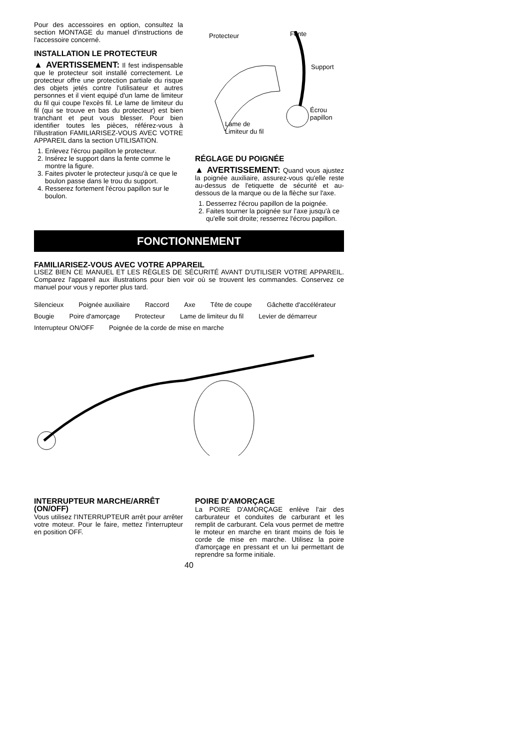Pour des accessoires en option, consultez la section MONTAGE du manuel d'instructions de l'accessoire concerné.
INSTALLATION LE PROTECTEUR
▲ AVERTISSEMENT: Il fest indispensable que le protecteur soit installé correctement. Le protecteur offre une protection partiale du risque des objets jetés contre l'utilisateur et autres personnes et il vient equipé d'un lame de limiteur du fil qui coupe l'excès fil. Le lame de limiteur du fil (qui se trouve en bas du protecteur) est bien tranchant et peut vous blesser. Pour bien identifier toutes les pièces, référez-vous à l'illustration FAMILIARISEZ-VOUS AVEC VOTRE APPAREIL dans la section UTILISATION.
1. Enlevez l'écrou papillon le protecteur.
2. Insérez le support dans la fente comme le montre la figure.
3. Faites pivoter le protecteur jusqu'à ce que le boulon passe dans le trou du support.
4. Resserez fortement l'écrou papillon sur le boulon.
Protecteur Fente
Support
Écrou
papillon
Lame de
Limiteur du fil
RÉGLAGE DU POIGNÉE
▲ AVERTISSEMENT: Quand vous ajustez la poignée auxiliaire, assurez-vous qu'elle reste au-dessus de l'etiquette de sécurité et au-dessous de la marque ou de la flèche sur l'axe.
1. Desserrez l'écrou papillon de la poignée.
2. Faites tourner la poignée sur l'axe jusqu'à ce qu'elle soit droite; resserrez l'écrou papillon.
FONCTIONNEMENT
FAMILIARISEZ-VOUS AVEC VOTRE APPAREIL
LISEZ BIEN CE MANUEL ET LES RÈGLES DE SÉCURITÉ AVANT D'UTILISER VOTRE APPAREIL. Comparez l'appareil aux illustrations pour bien voir où se trouvent les commandes. Conservez ce manuel pour vous y reporter plus tard.
Silencieux Poignée auxiliaire Raccord Axe Tête de coupe Gâchette d'accélérateur Bougie Poire d'amorçage Protecteur Lame de limiteur du fil Levier de démarreur Interrupteur ON/OFF Poignée de la corde de mise en marche
INTERRUPTEUR MARCHE/ARRÊT (ON/OFF)
Vous utilisez l'INTERRUPTEUR arrêt pour arrêter votre moteur. Pour le faire, mettez l'interrupteur en position OFF.
POIRE D'AMORÇAGE
La POIRE D'AMORÇAGE enlève l'air des carburateur et conduites de carburant et les remplit de carburant. Cela vous permet de mettre le moteur en marche en tirant moins de fois le corde de mise en marche. Utilisez la poire d'amorçage en pressant et un lui permettant de reprendre sa forme initiale.
40